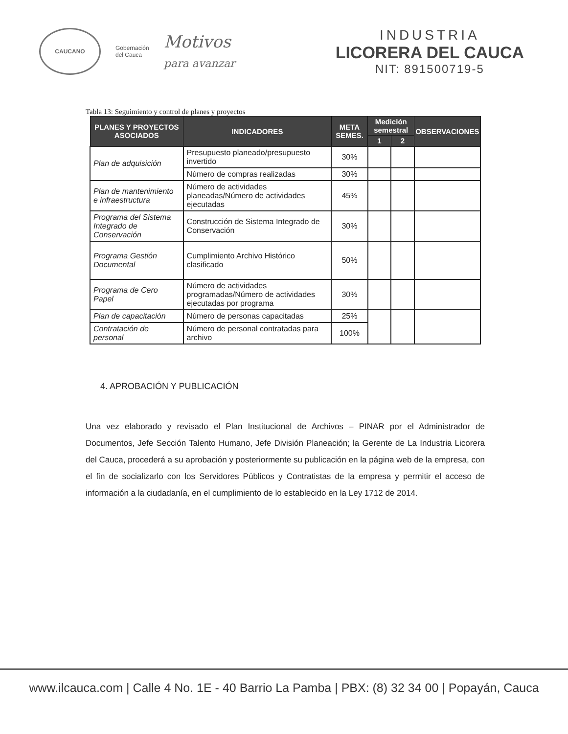CAUCANO
Gobernación
del Cauca
Motivos
para avanzar
INDUSTRIA
LICORERA DEL CAUCA
NIT: 891500719-5
Tabla 13: Seguimiento y control de planes y proyectos
| PLANES Y PROYECTOS ASOCIADOS | INDICADORES | META SEMES. | Medición semestral | | OBSERVACIONES |
| --- | --- | --- | --- | --- | --- |
| | | | 1 | 2 | |
| Plan de adquisición | Presupuesto planeado/presupuesto invertido | 30% | | | |
| | Número de compras realizadas | 30% | | | |
| Plan de mantenimiento e infraestructura | Número de actividades planeadas/Número de actividades ejecutadas | 45% | | | |
| Programa del Sistema Integrado de Conservación | Construcción de Sistema Integrado de Conservación | 30% | | | |
| Programa Gestión Documental | Cumplimiento Archivo Histórico clasificado | 50% | | | |
| Programa de Cero Papel | Número de actividades programadas/Número de actividades ejecutadas por programa | 30% | | | |
| Plan de capacitación | Número de personas capacitadas | 25% | | | |
| Contratación de personal | Número de personal contratadas para archivo | 100% | | | |
4. APROBACIÓN Y PUBLICACIÓN
Una vez elaborado y revisado el Plan Institucional de Archivos – PINAR por el Administrador de Documentos, Jefe Sección Talento Humano, Jefe División Planeación; la Gerente de La Industria Licorera del Cauca, procederá a su aprobación y posteriormente su publicación en la página web de la empresa, con el fin de socializarlo con los Servidores Públicos y Contratistas de la empresa y permitir el acceso de información a la ciudadanía, en el cumplimiento de lo establecido en la Ley 1712 de 2014.
www.ilcauca.com | Calle 4 No. 1E - 40 Barrio La Pamba | PBX: (8) 32 34 00 | Popayán, Cauca